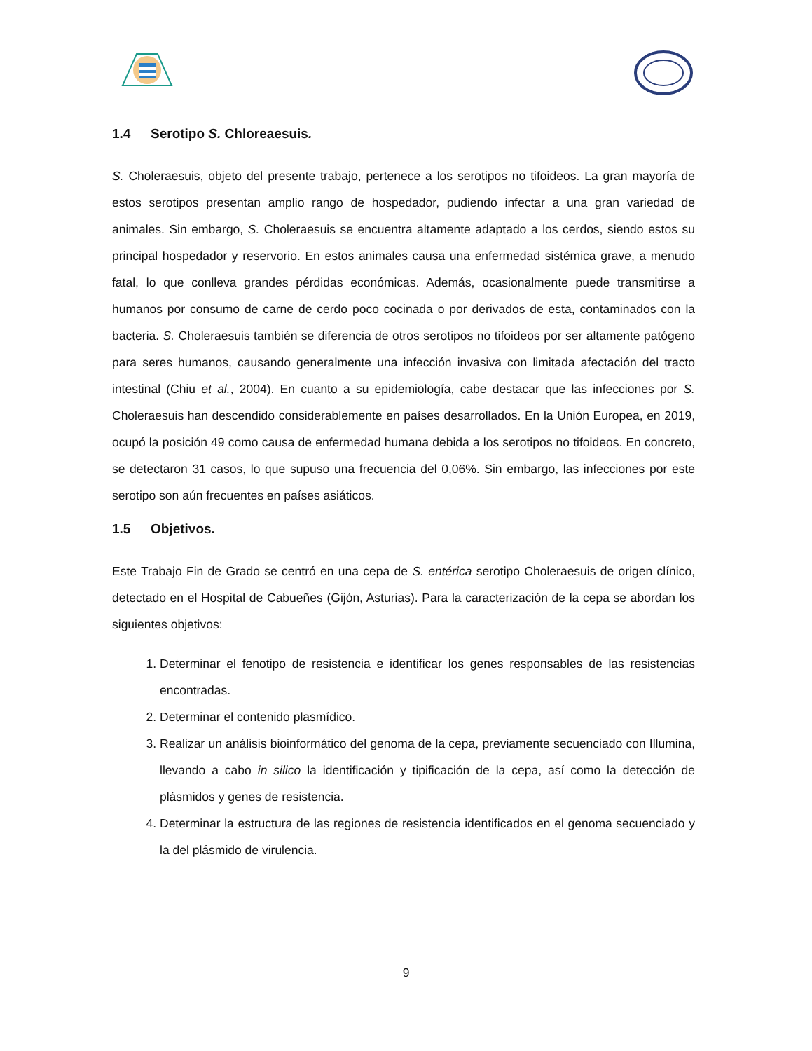1.4 Serotipo S. Chloreaesuis.
S. Choleraesuis, objeto del presente trabajo, pertenece a los serotipos no tifoideos. La gran mayoría de estos serotipos presentan amplio rango de hospedador, pudiendo infectar a una gran variedad de animales. Sin embargo, S. Choleraesuis se encuentra altamente adaptado a los cerdos, siendo estos su principal hospedador y reservorio. En estos animales causa una enfermedad sistémica grave, a menudo fatal, lo que conlleva grandes pérdidas económicas. Además, ocasionalmente puede transmitirse a humanos por consumo de carne de cerdo poco cocinada o por derivados de esta, contaminados con la bacteria. S. Choleraesuis también se diferencia de otros serotipos no tifoideos por ser altamente patógeno para seres humanos, causando generalmente una infección invasiva con limitada afectación del tracto intestinal (Chiu et al., 2004). En cuanto a su epidemiología, cabe destacar que las infecciones por S. Choleraesuis han descendido considerablemente en países desarrollados. En la Unión Europea, en 2019, ocupó la posición 49 como causa de enfermedad humana debida a los serotipos no tifoideos. En concreto, se detectaron 31 casos, lo que supuso una frecuencia del 0,06%. Sin embargo, las infecciones por este serotipo son aún frecuentes en países asiáticos.
1.5 Objetivos.
Este Trabajo Fin de Grado se centró en una cepa de S. entérica serotipo Choleraesuis de origen clínico, detectado en el Hospital de Cabueñes (Gijón, Asturias). Para la caracterización de la cepa se abordan los siguientes objetivos:
1. Determinar el fenotipo de resistencia e identificar los genes responsables de las resistencias encontradas.
2. Determinar el contenido plasmídico.
3. Realizar un análisis bioinformático del genoma de la cepa, previamente secuenciado con Illumina, llevando a cabo in silico la identificación y tipificación de la cepa, así como la detección de plásmidos y genes de resistencia.
4. Determinar la estructura de las regiones de resistencia identificados en el genoma secuenciado y la del plásmido de virulencia.
9